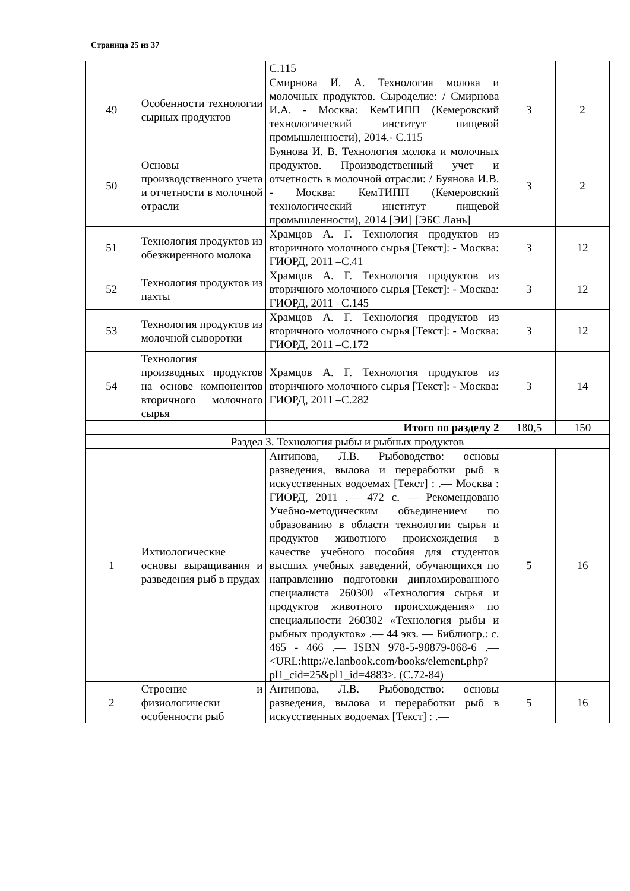Страница 25 из 37
| | | С.115 | | |
| 49 | Особенности технологии сырных продуктов | Смирнова И. А. Технология молока и молочных продуктов. Сыроделие: / Смирнова И.А. - Москва: КемТИПП (Кемеровский технологический институт пищевой промышленности), 2014.- С.115 | 3 | 2 |
| 50 | Основы производственного учета и отчетности в молочной отрасли | Буянова И. В. Технология молока и молочных продуктов. Производственный учет и отчетность в молочной отрасли: / Буянова И.В. - Москва: КемТИПП (Кемеровский технологический институт пищевой промышленности), 2014 [ЭИ] [ЭБС Лань] | 3 | 2 |
| 51 | Технология продуктов из обезжиренного молока | Храмцов А. Г. Технология продуктов из вторичного молочного сырья [Текст]: - Москва: ГИОРД, 2011 –С.41 | 3 | 12 |
| 52 | Технология продуктов из пахты | Храмцов А. Г. Технология продуктов из вторичного молочного сырья [Текст]: - Москва: ГИОРД, 2011 –С.145 | 3 | 12 |
| 53 | Технология продуктов из молочной сыворотки | Храмцов А. Г. Технология продуктов из вторичного молочного сырья [Текст]: - Москва: ГИОРД, 2011 –С.172 | 3 | 12 |
| 54 | Технология производных продуктов на основе компонентов вторичного молочного сырья | Храмцов А. Г. Технология продуктов из вторичного молочного сырья [Текст]: - Москва: ГИОРД, 2011 –С.282 | 3 | 14 |
| | | Итого по разделу 2 | 180,5 | 150 |
| Раздел 3. Технология рыбы и рыбных продуктов | | | | |
| 1 | Ихтиологические основы выращивания и разведения рыб в прудах | Антипова, Л.В. Рыбоводство: основы разведения, вылова и переработки рыб в искусственных водоемах [Текст] : .— Москва : ГИОРД, 2011 .— 472 с. — Рекомендовано Учебно-методическим объединением по образованию в области технологии сырья и продуктов животного происхождения в качестве учебного пособия для студентов высших учебных заведений, обучающихся по направлению подготовки дипломированного специалиста 260300 «Технология сырья и продуктов животного происхождения» по специальности 260302 «Технология рыбы и рыбных продуктов» .— 44 экз. — Библиогр.: с. 465 - 466 .— ISBN 978-5-98879-068-6 .— <URL:http://e.lanbook.com/books/element.php?pl1_cid=25&pl1_id=4883>. (С.72-84) | 5 | 16 |
| 2 | Строение и физиологически особенности рыб | Антипова, Л.В. Рыбоводство: основы разведения, вылова и переработки рыб в искусственных водоемах [Текст] : .— | 5 | 16 |